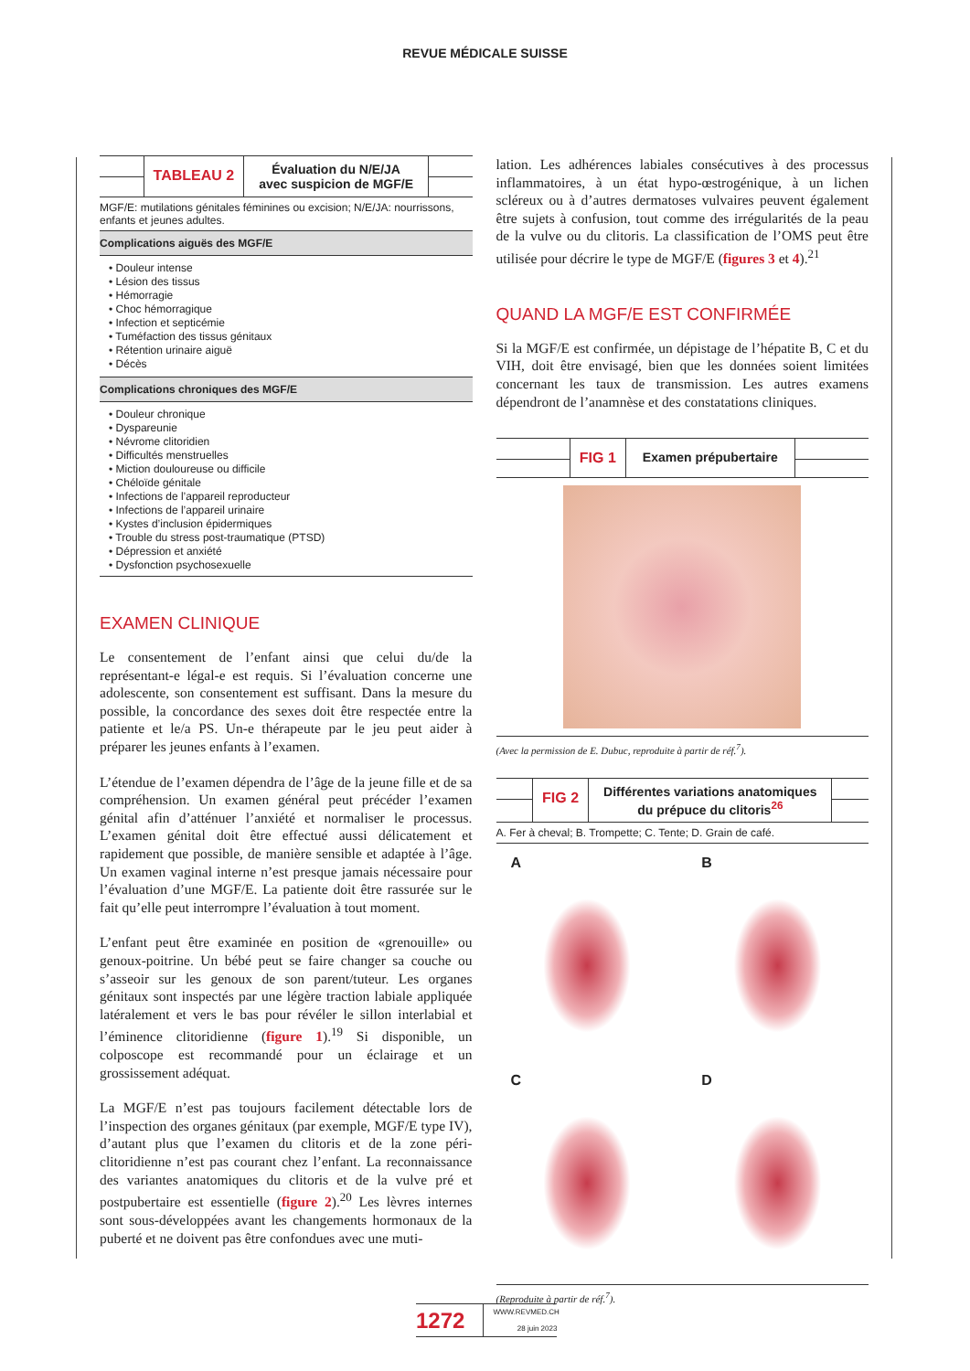REVUE MÉDICALE SUISSE
TABLEAU 2
Évaluation du N/E/JA
avec suspicion de MGF/E
MGF/E: mutilations génitales féminines ou excision; N/E/JA: nourrissons, enfants et jeunes adultes.
Complications aiguës des MGF/E
• Douleur intense
• Lésion des tissus
• Hémorragie
• Choc hémorragique
• Infection et septicémie
• Tuméfaction des tissus génitaux
• Rétention urinaire aiguë
• Décès
Complications chroniques des MGF/E
• Douleur chronique
• Dyspareunie
• Névrome clitoridien
• Difficultés menstruelles
• Miction douloureuse ou difficile
• Chéloïde génitale
• Infections de l’appareil reproducteur
• Infections de l’appareil urinaire
• Kystes d’inclusion épidermiques
• Trouble du stress post-traumatique (PTSD)
• Dépression et anxiété
• Dysfonction psychosexuelle
EXAMEN CLINIQUE
Le consentement de l’enfant ainsi que celui du/de la représentant-e légal-e est requis. Si l’évaluation concerne une adolescente, son consentement est suffisant. Dans la mesure du possible, la concordance des sexes doit être respectée entre la patiente et le/a PS. Un-e thérapeute par le jeu peut aider à préparer les jeunes enfants à l’examen.
L’étendue de l’examen dépendra de l’âge de la jeune fille et de sa compréhension. Un examen général peut précéder l’examen génital afin d’atténuer l’anxiété et normaliser le processus. L’examen génital doit être effectué aussi délicatement et rapidement que possible, de manière sensible et adaptée à l’âge. Un examen vaginal interne n’est presque jamais nécessaire pour l’évaluation d’une MGF/E. La patiente doit être rassurée sur le fait qu’elle peut interrompre l’évaluation à tout moment.
L’enfant peut être examinée en position de «grenouille» ou genoux-poitrine. Un bébé peut se faire changer sa couche ou s’asseoir sur les genoux de son parent/tuteur. Les organes génitaux sont inspectés par une légère traction labiale appliquée latéralement et vers le bas pour révéler le sillon interlabial et l’éminence clitoridienne (figure 1).<sup>19</sup> Si disponible, un colposcope est recommandé pour un éclairage et un grossissement adéquat.
La MGF/E n’est pas toujours facilement détectable lors de l’inspection des organes génitaux (par exemple, MGF/E type IV), d’autant plus que l’examen du clitoris et de la zone péri-clitoridienne n’est pas courant chez l’enfant. La reconnaissance des variantes anatomiques du clitoris et de la vulve pré et postpubertaire est essentielle (figure 2).<sup>20</sup> Les lèvres internes sont sous-développées avant les changements hormonaux de la puberté et ne doivent pas être confondues avec une muti-
lation. Les adhérences labiales consécutives à des processus inflammatoires, à un état hypo-œstrogénique, à un lichen scléreux ou à d’autres dermatoses vulvaires peuvent également être sujets à confusion, tout comme des irrégularités de la peau de la vulve ou du clitoris. La classification de l’OMS peut être utilisée pour décrire le type de MGF/E (figures 3 et 4).<sup>21</sup>
QUAND LA MGF/E EST CONFIRMÉE
Si la MGF/E est confirmée, un dépistage de l’hépatite B, C et du VIH, doit être envisagé, bien que les données soient limitées concernant les taux de transmission. Les autres examens dépendront de l’anamnèse et des constatations cliniques.
FIG 1 Examen prépubertaire
(Avec la permission de E. Dubuc, reproduite à partir de réf.<sup>7</sup>).
FIG 2
Différentes variations anatomiques
du prépuce du clitoris<sup>26</sup>
A. Fer à cheval; B. Trompette; C. Tente; D. Grain de café.
A
B
C
D
(Reproduite à partir de réf.<sup>7</sup>).
1272
WWW.REVMED.CH
28 juin 2023